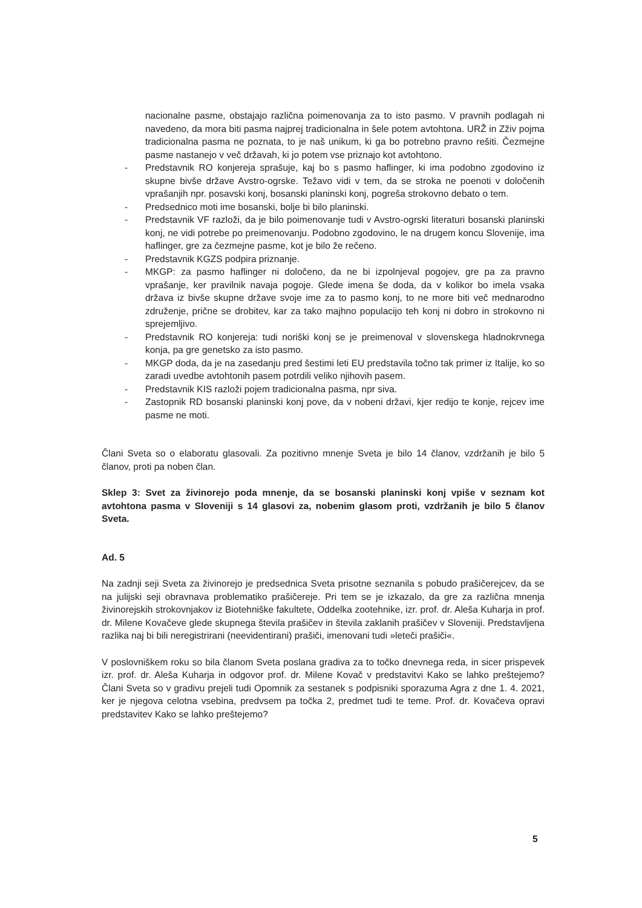nacionalne pasme, obstajajo različna poimenovanja za to isto pasmo. V pravnih podlagah ni navedeno, da mora biti pasma najprej tradicionalna in šele potem avtohtona. URŽ in Zživ pojma tradicionalna pasma ne poznata, to je naš unikum, ki ga bo potrebno pravno rešiti. Čezmejne pasme nastanejo v več državah, ki jo potem vse priznajo kot avtohtono.
- Predstavnik RO konjereja sprašuje, kaj bo s pasmo haflinger, ki ima podobno zgodovino iz skupne bivše države Avstro-ogrske. Težavo vidi v tem, da se stroka ne poenoti v določenih vprašanjih npr. posavski konj, bosanski planinski konj, pogreša strokovno debato o tem.
- Predsednico moti ime bosanski, bolje bi bilo planinski.
- Predstavnik VF razloži, da je bilo poimenovanje tudi v Avstro-ogrski literaturi bosanski planinski konj, ne vidi potrebe po preimenovanju. Podobno zgodovino, le na drugem koncu Slovenije, ima haflinger, gre za čezmejne pasme, kot je bilo že rečeno.
- Predstavnik KGZS podpira priznanje.
- MKGP: za pasmo haflinger ni določeno, da ne bi izpolnjeval pogojev, gre pa za pravno vprašanje, ker pravilnik navaja pogoje. Glede imena še doda, da v kolikor bo imela vsaka država iz bivše skupne države svoje ime za to pasmo konj, to ne more biti več mednarodno združenje, prične se drobitev, kar za tako majhno populacijo teh konj ni dobro in strokovno ni sprejemljivo.
- Predstavnik RO konjereja: tudi noriški konj se je preimenoval v slovenskega hladnokrvnega konja, pa gre genetsko za isto pasmo.
- MKGP doda, da je na zasedanju pred šestimi leti EU predstavila točno tak primer iz Italije, ko so zaradi uvedbe avtohtonih pasem potrdili veliko njihovih pasem.
- Predstavnik KIS razloži pojem tradicionalna pasma, npr siva.
- Zastopnik RD bosanski planinski konj pove, da v nobeni državi, kjer redijo te konje, rejcev ime pasme ne moti.
Člani Sveta so o elaboratu glasovali. Za pozitivno mnenje Sveta je bilo 14 članov, vzdržanih je bilo 5 članov, proti pa noben član.
Sklep 3: Svet za živinorejo poda mnenje, da se bosanski planinski konj vpiše v seznam kot avtohtona pasma v Sloveniji s 14 glasovi za, nobenim glasom proti, vzdržanih je bilo 5 članov Sveta.
Ad. 5
Na zadnji seji Sveta za živinorejo je predsednica Sveta prisotne seznanila s pobudo prašičerejcev, da se na julijski seji obravnava problematiko prašičereje. Pri tem se je izkazalo, da gre za različna mnenja živinorejskih strokovnjakov iz Biotehniške fakultete, Oddelka zootehnike, izr. prof. dr. Aleša Kuharja in prof. dr. Milene Kovačeve glede skupnega števila prašičev in števila zaklanih prašičev v Sloveniji. Predstavljena razlika naj bi bili neregistrirani (neevidentirani) prašiči, imenovani tudi »leteči prašiči«.
V poslovniškem roku so bila članom Sveta poslana gradiva za to točko dnevnega reda, in sicer prispevek izr. prof. dr. Aleša Kuharja in odgovor prof. dr. Milene Kovač v predstavitvi Kako se lahko preštejemo? Člani Sveta so v gradivu prejeli tudi Opomnik za sestanek s podpisniki sporazuma Agra z dne 1. 4. 2021, ker je njegova celotna vsebina, predvsem pa točka 2, predmet tudi te teme. Prof. dr. Kovačeva opravi predstavitev Kako se lahko preštejemo?
5